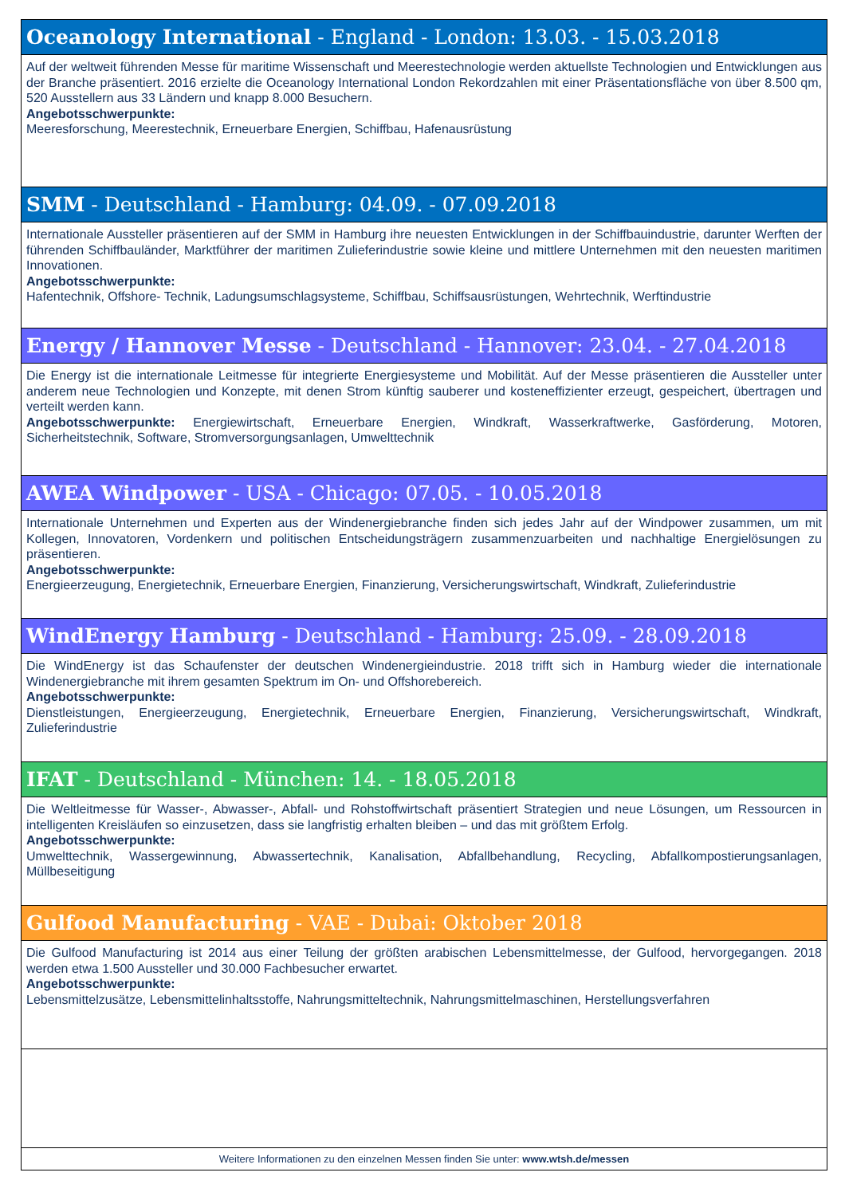Oceanology International - England - London: 13.03. - 15.03.2018
Auf der weltweit führenden Messe für maritime Wissenschaft und Meerestechnologie werden aktuellste Technologien und Entwicklungen aus der Branche präsentiert. 2016 erzielte die Oceanology International London Rekordzahlen mit einer Präsentationsfläche von über 8.500 qm, 520 Ausstellern aus 33 Ländern und knapp 8.000 Besuchern.
Angebotsschwerpunkte:
Meeresforschung, Meerestechnik, Erneuerbare Energien, Schiffbau, Hafenausrüstung
SMM - Deutschland - Hamburg: 04.09. - 07.09.2018
Internationale Aussteller präsentieren auf der SMM in Hamburg ihre neuesten Entwicklungen in der Schiffbauindustrie, darunter Werften der führenden Schiffbauländer, Marktführer der maritimen Zulieferindustrie sowie kleine und mittlere Unternehmen mit den neuesten maritimen Innovationen.
Angebotsschwerpunkte:
Hafentechnik, Offshore- Technik, Ladungsumschlagsysteme, Schiffbau, Schiffsausrüstungen, Wehrtechnik, Werftindustrie
Energy / Hannover Messe - Deutschland - Hannover: 23.04. - 27.04.2018
Die Energy ist die internationale Leitmesse für integrierte Energiesysteme und Mobilität. Auf der Messe präsentieren die Aussteller unter anderem neue Technologien und Konzepte, mit denen Strom künftig sauberer und kosteneffizienter erzeugt, gespeichert, übertragen und verteilt werden kann.
Angebotsschwerpunkte: Energiewirtschaft, Erneuerbare Energien, Windkraft, Wasserkraftwerke, Gasförderung, Motoren, Sicherheitstechnik, Software, Stromversorgungsanlagen, Umwelttechnik
AWEA Windpower - USA - Chicago: 07.05. - 10.05.2018
Internationale Unternehmen und Experten aus der Windenergiebranche finden sich jedes Jahr auf der Windpower zusammen, um mit Kollegen, Innovatoren, Vordenkern und politischen Entscheidungsträgern zusammenzuarbeiten und nachhaltige Energielösungen zu präsentieren.
Angebotsschwerpunkte:
Energieerzeugung, Energietechnik, Erneuerbare Energien, Finanzierung, Versicherungswirtschaft, Windkraft, Zulieferindustrie
WindEnergy Hamburg - Deutschland - Hamburg: 25.09. - 28.09.2018
Die WindEnergy ist das Schaufenster der deutschen Windenergieindustrie. 2018 trifft sich in Hamburg wieder die internationale Windenergiebranche mit ihrem gesamten Spektrum im On- und Offshorebereich.
Angebotsschwerpunkte:
Dienstleistungen, Energieerzeugung, Energietechnik, Erneuerbare Energien, Finanzierung, Versicherungswirtschaft, Windkraft, Zulieferindustrie
IFAT - Deutschland - München: 14. - 18.05.2018
Die Weltleitmesse für Wasser-, Abwasser-, Abfall- und Rohstoffwirtschaft präsentiert Strategien und neue Lösungen, um Ressourcen in intelligenten Kreisläufen so einzusetzen, dass sie langfristig erhalten bleiben – und das mit größtem Erfolg.
Angebotsschwerpunkte:
Umwelttechnik, Wassergewinnung, Abwassertechnik, Kanalisation, Abfallbehandlung, Recycling, Abfallkompostierungsanlagen, Müllbeseitigung
Gulfood Manufacturing - VAE - Dubai: Oktober 2018
Die Gulfood Manufacturing ist 2014 aus einer Teilung der größten arabischen Lebensmittelmesse, der Gulfood, hervorgegangen. 2018 werden etwa 1.500 Aussteller und 30.000 Fachbesucher erwartet.
Angebotsschwerpunkte:
Lebensmittelzusätze, Lebensmittelinhaltsstoffe, Nahrungsmitteltechnik, Nahrungsmittelmaschinen, Herstellungsverfahren
Weitere Informationen zu den einzelnen Messen finden Sie unter: www.wtsh.de/messen